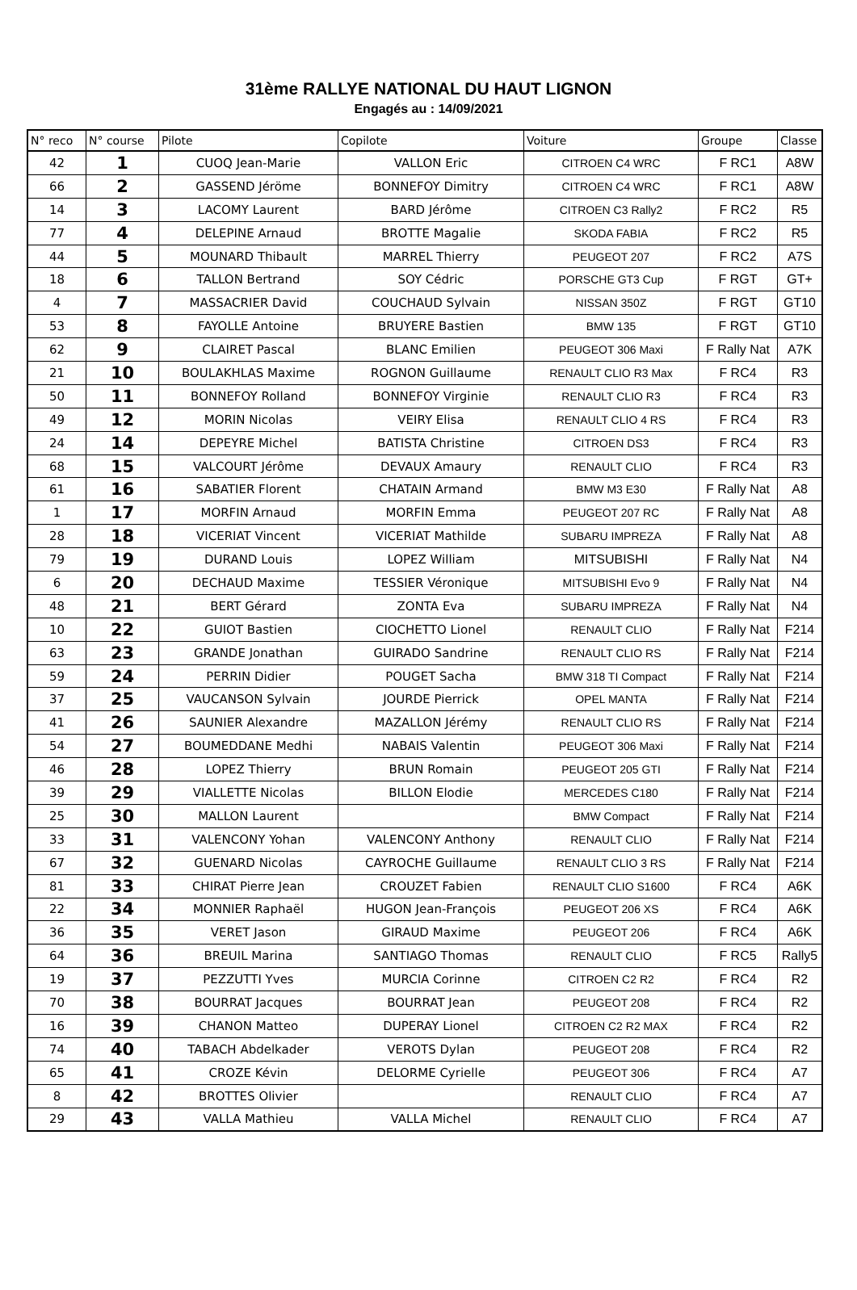31ème RALLYE NATIONAL DU HAUT LIGNON
Engagés au : 14/09/2021
| N° reco | N° course | Pilote | Copilote | Voiture | Groupe | Classe |
| --- | --- | --- | --- | --- | --- | --- |
| 42 | 1 | CUOQ Jean-Marie | VALLON Eric | CITROEN C4 WRC | F RC1 | A8W |
| 66 | 2 | GASSEND Jéröme | BONNEFOY Dimitry | CITROEN C4 WRC | F RC1 | A8W |
| 14 | 3 | LACOMY Laurent | BARD Jérôme | CITROEN C3 Rally2 | F RC2 | R5 |
| 77 | 4 | DELEPINE Arnaud | BROTTE Magalie | SKODA FABIA | F RC2 | R5 |
| 44 | 5 | MOUNARD Thibault | MARREL Thierry | PEUGEOT 207 | F RC2 | A7S |
| 18 | 6 | TALLON Bertrand | SOY Cédric | PORSCHE GT3 Cup | F RGT | GT+ |
| 4 | 7 | MASSACRIER David | COUCHAUD Sylvain | NISSAN 350Z | F RGT | GT10 |
| 53 | 8 | FAYOLLE Antoine | BRUYERE Bastien | BMW 135 | F RGT | GT10 |
| 62 | 9 | CLAIRET Pascal | BLANC Emilien | PEUGEOT 306 Maxi | F Rally Nat | A7K |
| 21 | 10 | BOULAKHLAS Maxime | ROGNON Guillaume | RENAULT CLIO R3 Max | F RC4 | R3 |
| 50 | 11 | BONNEFOY Rolland | BONNEFOY Virginie | RENAULT CLIO R3 | F RC4 | R3 |
| 49 | 12 | MORIN Nicolas | VEIRY Elisa | RENAULT CLIO 4 RS | F RC4 | R3 |
| 24 | 14 | DEPEYRE Michel | BATISTA Christine | CITROEN DS3 | F RC4 | R3 |
| 68 | 15 | VALCOURT Jérôme | DEVAUX Amaury | RENAULT CLIO | F RC4 | R3 |
| 61 | 16 | SABATIER Florent | CHATAIN Armand | BMW M3 E30 | F Rally Nat | A8 |
| 1 | 17 | MORFIN Arnaud | MORFIN Emma | PEUGEOT 207 RC | F Rally Nat | A8 |
| 28 | 18 | VICERIAT Vincent | VICERIAT Mathilde | SUBARU IMPREZA | F Rally Nat | A8 |
| 79 | 19 | DURAND Louis | LOPEZ William | MITSUBISHI | F Rally Nat | N4 |
| 6 | 20 | DECHAUD Maxime | TESSIER Véronique | MITSUBISHI Evo 9 | F Rally Nat | N4 |
| 48 | 21 | BERT Gérard | ZONTA Eva | SUBARU IMPREZA | F Rally Nat | N4 |
| 10 | 22 | GUIOT Bastien | CIOCHETTO Lionel | RENAULT CLIO | F Rally Nat | F214 |
| 63 | 23 | GRANDE Jonathan | GUIRADO Sandrine | RENAULT CLIO RS | F Rally Nat | F214 |
| 59 | 24 | PERRIN Didier | POUGET Sacha | BMW 318 TI Compact | F Rally Nat | F214 |
| 37 | 25 | VAUCANSON Sylvain | JOURDE Pierrick | OPEL MANTA | F Rally Nat | F214 |
| 41 | 26 | SAUNIER Alexandre | MAZALLON Jérémy | RENAULT CLIO RS | F Rally Nat | F214 |
| 54 | 27 | BOUMEDDANE Medhi | NABAIS Valentin | PEUGEOT 306 Maxi | F Rally Nat | F214 |
| 46 | 28 | LOPEZ Thierry | BRUN Romain | PEUGEOT 205 GTI | F Rally Nat | F214 |
| 39 | 29 | VIALLETTE Nicolas | BILLON Elodie | MERCEDES C180 | F Rally Nat | F214 |
| 25 | 30 | MALLON Laurent | | BMW Compact | F Rally Nat | F214 |
| 33 | 31 | VALENCONY Yohan | VALENCONY Anthony | RENAULT CLIO | F Rally Nat | F214 |
| 67 | 32 | GUENARD Nicolas | CAYROCHE Guillaume | RENAULT CLIO 3 RS | F Rally Nat | F214 |
| 81 | 33 | CHIRAT Pierre Jean | CROUZET Fabien | RENAULT CLIO S1600 | F RC4 | A6K |
| 22 | 34 | MONNIER Raphaël | HUGON Jean-François | PEUGEOT 206 XS | F RC4 | A6K |
| 36 | 35 | VERET Jason | GIRAUD Maxime | PEUGEOT 206 | F RC4 | A6K |
| 64 | 36 | BREUIL Marina | SANTIAGO Thomas | RENAULT CLIO | F RC5 | Rally5 |
| 19 | 37 | PEZZUTTI Yves | MURCIA Corinne | CITROEN C2 R2 | F RC4 | R2 |
| 70 | 38 | BOURRAT Jacques | BOURRAT Jean | PEUGEOT 208 | F RC4 | R2 |
| 16 | 39 | CHANON Matteo | DUPERAY Lionel | CITROEN C2 R2 MAX | F RC4 | R2 |
| 74 | 40 | TABACH Abdelkader | VEROTS Dylan | PEUGEOT 208 | F RC4 | R2 |
| 65 | 41 | CROZE Kévin | DELORME Cyrielle | PEUGEOT 306 | F RC4 | A7 |
| 8 | 42 | BROTTES Olivier | | RENAULT CLIO | F RC4 | A7 |
| 29 | 43 | VALLA Mathieu | VALLA Michel | RENAULT CLIO | F RC4 | A7 |